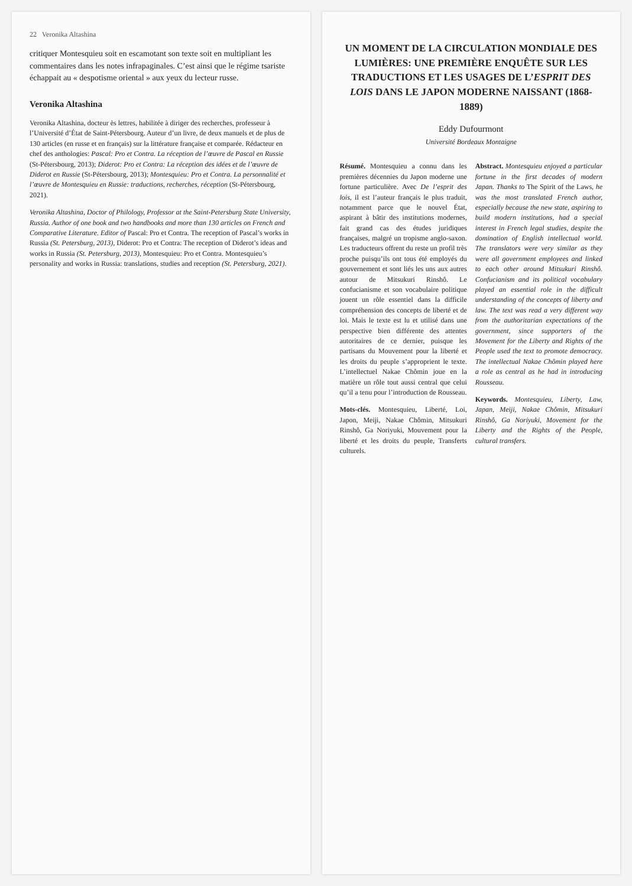22 Veronika Altashina
critiquer Montesquieu soit en escamotant son texte soit en multipliant les commentaires dans les notes infrapaginales. C’est ainsi que le régime tsariste échappait au « despotisme oriental » aux yeux du lecteur russe.
Veronika Altashina
Veronika Altashina, docteur ès lettres, habilitée à diriger des recherches, professeur à l’Université d’État de Saint-Pétersbourg. Auteur d’un livre, de deux manuels et de plus de 130 articles (en russe et en français) sur la littérature française et comparée. Rédacteur en chef des anthologies: Pascal: Pro et Contra. La réception de l’œuvre de Pascal en Russie (St-Pétersbourg, 2013); Diderot: Pro et Contra: La réception des idées et de l’œuvre de Diderot en Russie (St-Pétersbourg, 2013); Montesquieu: Pro et Contra. La personnalité et l’œuvre de Montesquieu en Russie: traductions, recherches, réception (St-Pétersbourg, 2021).
Veronika Altashina, Doctor of Philology, Professor at the Saint-Petersburg State University, Russia. Author of one book and two handbooks and more than 130 articles on French and Comparative Literature. Editor of Pascal: Pro et Contra. The reception of Pascal’s works in Russia (St. Petersburg, 2013), Diderot: Pro et Contra: The reception of Diderot’s ideas and works in Russia (St. Petersburg, 2013), Montesquieu: Pro et Contra. Montesquieu’s personality and works in Russia: translations, studies and reception (St. Petersburg, 2021).
UN MOMENT DE LA CIRCULATION MONDIALE DES LUMIÈRES: UNE PREMIÈRE ENQUÊTE SUR LES TRADUCTIONS ET LES USAGES DE L’ESPRIT DES LOIS DANS LE JAPON MODERNE NAISSANT (1868-1889)
Eddy Dufourmont
Université Bordeaux Montaigne
Résumé. Montesquieu a connu dans les premières décennies du Japon moderne une fortune particulière. Avec De l’esprit des lois, il est l’auteur français le plus traduit, notamment parce que le nouvel État, aspirant à bâtir des institutions modernes, fait grand cas des études juridiques françaises, malgré un tropisme anglo-saxon. Les traducteurs offrent du reste un profil très proche puisqu’ils ont tous été employés du gouvernement et sont liés les uns aux autres autour de Mitsukuri Rinshô. Le confucianisme et son vocabulaire politique jouent un rôle essentiel dans la difficile compréhension des concepts de liberté et de loi. Mais le texte est lu et utilisé dans une perspective bien différente des attentes autoritaires de ce dernier, puisque les partisans du Mouvement pour la liberté et les droits du peuple s’approprient le texte. L’intellectuel Nakae Chômin joue en la matière un rôle tout aussi central que celui qu’il a tenu pour l’introduction de Rousseau.
Mots-clés. Montesquieu, Liberté, Loi, Japon, Meiji, Nakae Chômin, Mitsukuri Rinshô, Ga Noriyuki, Mouvement pour la liberté et les droits du peuple, Transferts culturels.
Abstract. Montesquieu enjoyed a particular fortune in the first decades of modern Japan. Thanks to The Spirit of the Laws, he was the most translated French author, especially because the new state, aspiring to build modern institutions, had a special interest in French legal studies, despite the domination of English intellectual world. The translators were very similar as they were all government employees and linked to each other around Mitsukuri Rinshô. Confucianism and its political vocabulary played an essential role in the difficult understanding of the concepts of liberty and law. The text was read a very different way from the authoritarian expectations of the government, since supporters of the Movement for the Liberty and Rights of the People used the text to promote democracy. The intellectual Nakae Chômin played here a role as central as he had in introducing Rousseau.
Keywords. Montesquieu, Liberty, Law, Japan, Meiji, Nakae Chômin, Mitsukuri Rinshô, Ga Noriyuki, Movement for the Liberty and the Rights of the People, cultural transfers.